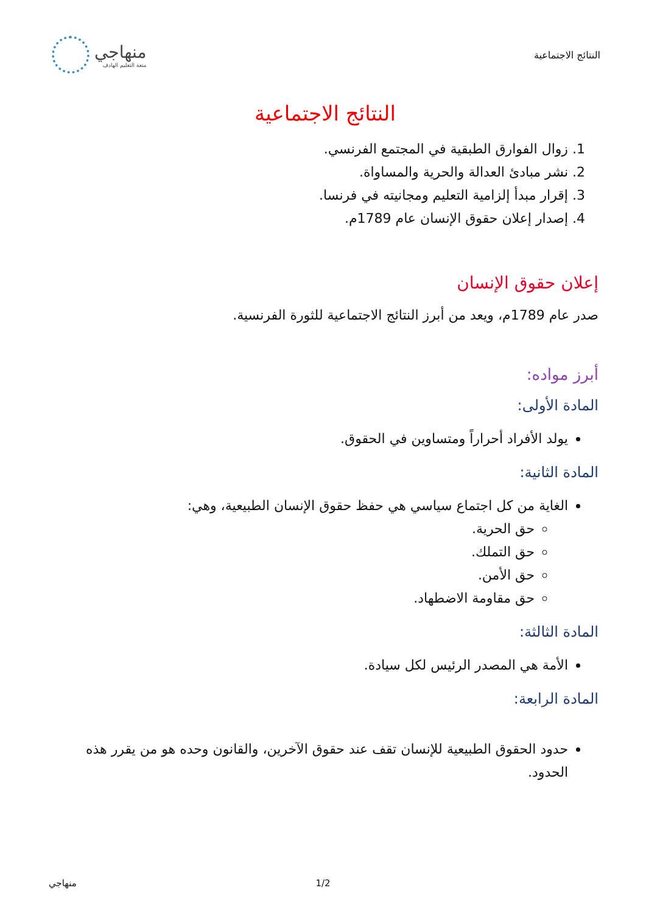النتائج الاجتماعية
منهاجي
متعة التعليم الهادف
النتائج الاجتماعية
1. زوال الفوارق الطبقية في المجتمع الفرنسي.
2. نشر مبادئ العدالة والحرية والمساواة.
3. إقرار مبدأ إلزامية التعليم ومجانيته في فرنسا.
4. إصدار إعلان حقوق الإنسان عام 1789م.
إعلان حقوق الإنسان
صدر عام 1789م، ويعد من أبرز النتائج الاجتماعية للثورة الفرنسية.
أبرز مواده:
المادة الأولى:
يولد الأفراد أحراراً ومتساوين في الحقوق.
المادة الثانية:
الغاية من كل اجتماع سياسي هي حفظ حقوق الإنسان الطبيعية، وهي:
حق الحرية.
حق التملك.
حق الأمن.
حق مقاومة الاضطهاد.
المادة الثالثة:
الأمة هي المصدر الرئيس لكل سيادة.
المادة الرابعة:
حدود الحقوق الطبيعية للإنسان تقف عند حقوق الآخرين، والقانون وحده هو من يقرر هذه الحدود.
منهاجي 1/2